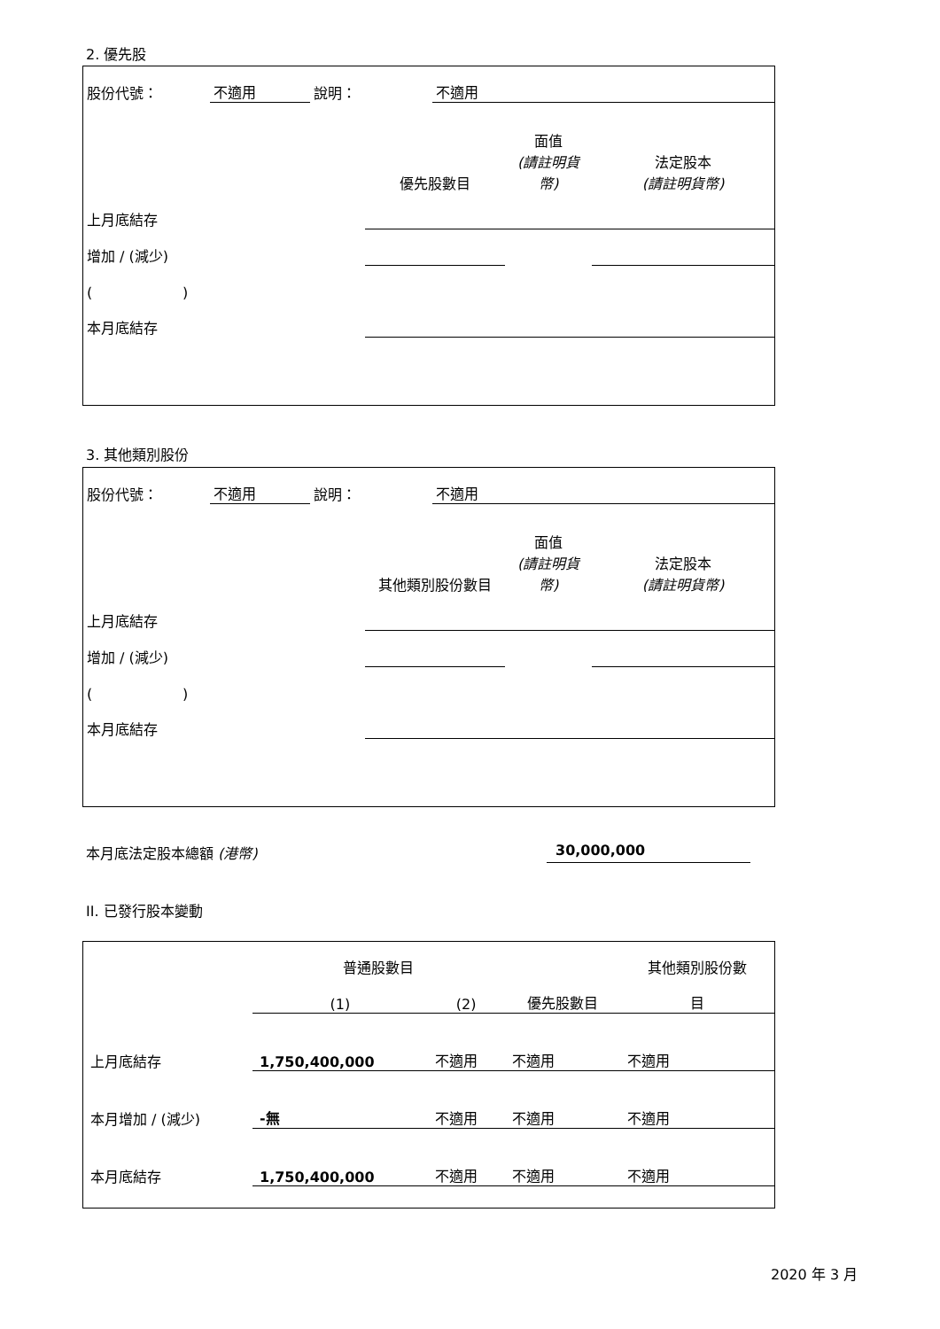2. 優先股
| 股份代號： | 不適用 | 說明： | 不適用 |
| | 優先股數目 | 面值 (請註明貨幣) | 法定股本 (請註明貨幣) |
| 上月底結存 | | | |
| 增加 / (減少) | | | |
| ( ) | | | |
| 本月底結存 | | | |
3. 其他類別股份
| 股份代號： | 不適用 | 說明： | 不適用 |
| | 其他類別股份數目 | 面值 (請註明貨幣) | 法定股本 (請註明貨幣) |
| 上月底結存 | | | |
| 增加 / (減少) | | | |
| ( ) | | | |
| 本月底結存 | | | |
本月底法定股本總額 (港幣) 30,000,000
II. 已發行股本變動
| | 普通股數目 | | | 其他類別股份數 |
| | (1) | (2) | 優先股數目 | 目 |
| 上月底結存 | 1,750,400,000 | 不適用 | 不適用 | 不適用 |
| 本月增加 / (減少) | -無 | 不適用 | 不適用 | 不適用 |
| 本月底結存 | 1,750,400,000 | 不適用 | 不適用 | 不適用 |
2020 年 3 月